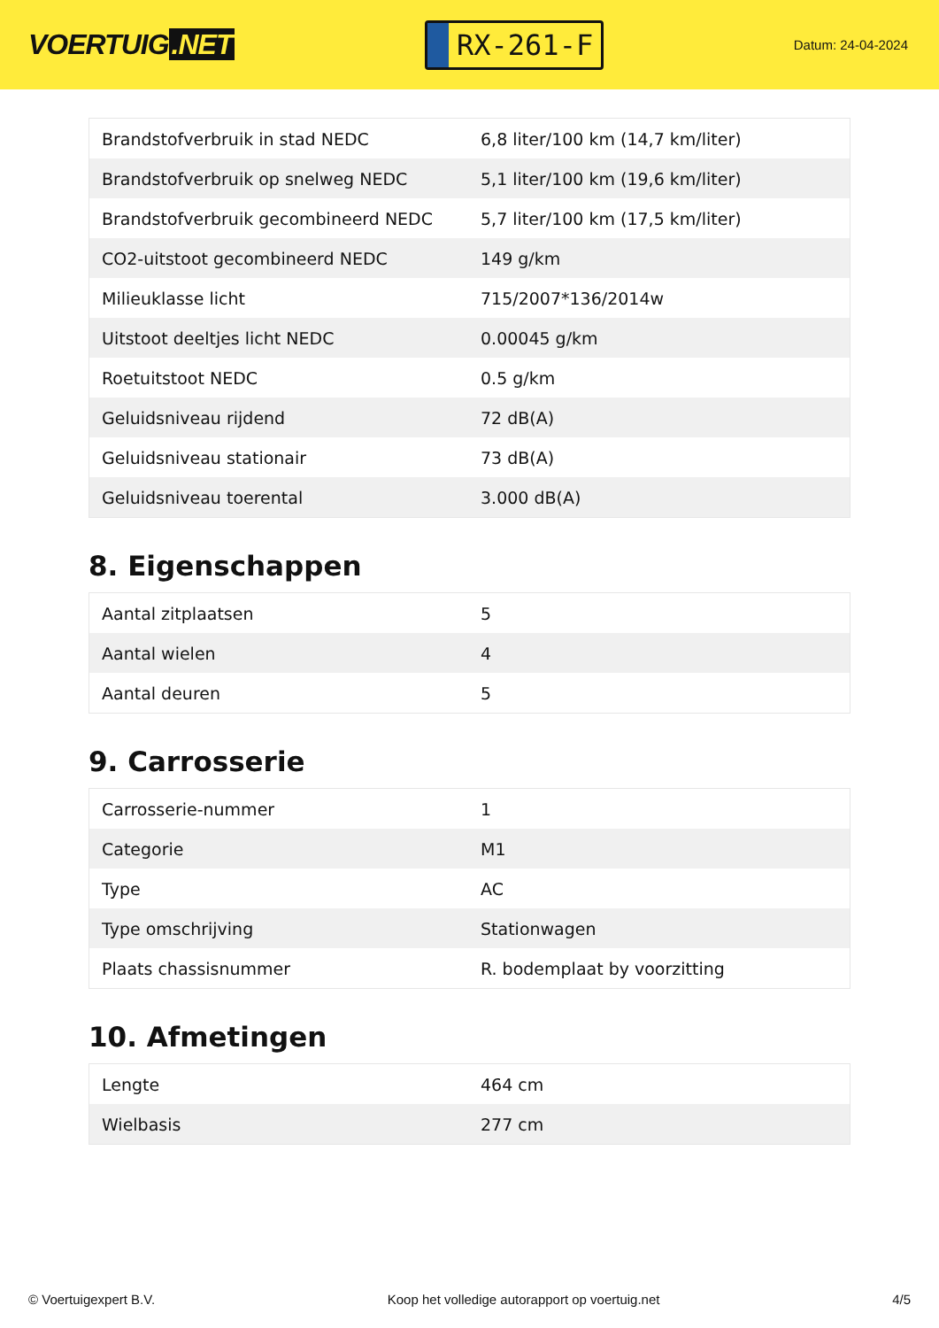VOERTUIG.NET
RX-261-F
Datum: 24-04-2024
| Brandstofverbruik in stad NEDC | 6,8 liter/100 km (14,7 km/liter) |
| Brandstofverbruik op snelweg NEDC | 5,1 liter/100 km (19,6 km/liter) |
| Brandstofverbruik gecombineerd NEDC | 5,7 liter/100 km (17,5 km/liter) |
| CO2-uitstoot gecombineerd NEDC | 149 g/km |
| Milieuklasse licht | 715/2007*136/2014w |
| Uitstoot deeltjes licht NEDC | 0.00045 g/km |
| Roetuitstoot NEDC | 0.5 g/km |
| Geluidsniveau rijdend | 72 dB(A) |
| Geluidsniveau stationair | 73 dB(A) |
| Geluidsniveau toerental | 3.000 dB(A) |
8. Eigenschappen
| Aantal zitplaatsen | 5 |
| Aantal wielen | 4 |
| Aantal deuren | 5 |
9. Carrosserie
| Carrosserie-nummer | 1 |
| Categorie | M1 |
| Type | AC |
| Type omschrijving | Stationwagen |
| Plaats chassisnummer | R. bodemplaat by voorzitting |
10. Afmetingen
| Lengte | 464 cm |
| Wielbasis | 277 cm |
© Voertuigexpert B.V. Koop het volledige autorapport op voertuig.net 4/5